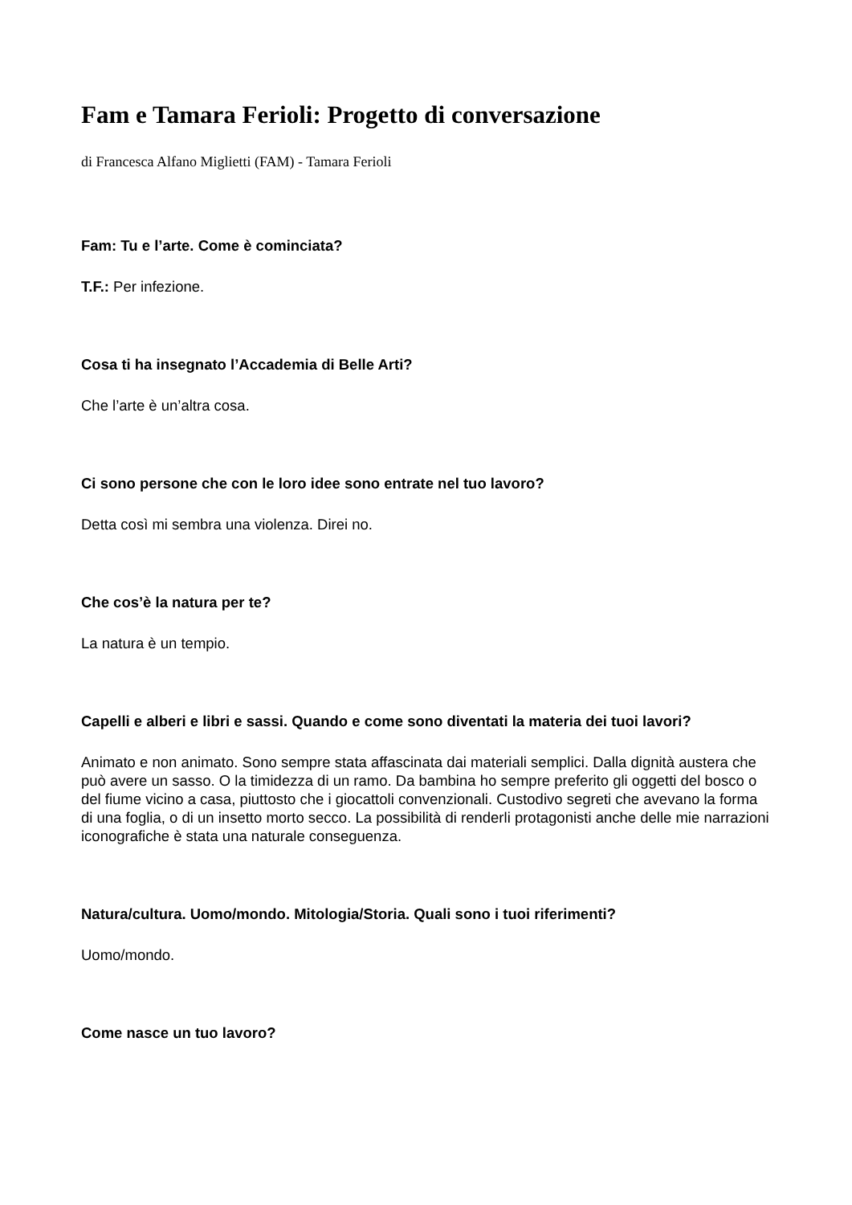Fam e Tamara Ferioli: Progetto di conversazione
di Francesca Alfano Miglietti (FAM) - Tamara Ferioli
Fam: Tu e l’arte. Come è cominciata?
T.F.: Per infezione.
Cosa ti ha insegnato l’Accademia di Belle Arti?
Che l’arte è un’altra cosa.
Ci sono persone che con le loro idee sono entrate nel tuo lavoro?
Detta così mi sembra una violenza. Direi no.
Che cos’è la natura per te?
La natura è un tempio.
Capelli e alberi e libri e sassi. Quando e come sono diventati la materia dei tuoi lavori?
Animato e non animato. Sono sempre stata affascinata dai materiali semplici. Dalla dignità austera che può avere un sasso. O la timidezza di un ramo. Da bambina ho sempre preferito gli oggetti del bosco o del fiume vicino a casa, piuttosto che i giocattoli convenzionali. Custodivo segreti che avevano la forma di una foglia, o di un insetto morto secco. La possibilità di renderli protagonisti anche delle mie narrazioni iconografiche è stata una naturale conseguenza.
Natura/cultura. Uomo/mondo. Mitologia/Storia. Quali sono i tuoi riferimenti?
Uomo/mondo.
Come nasce un tuo lavoro?